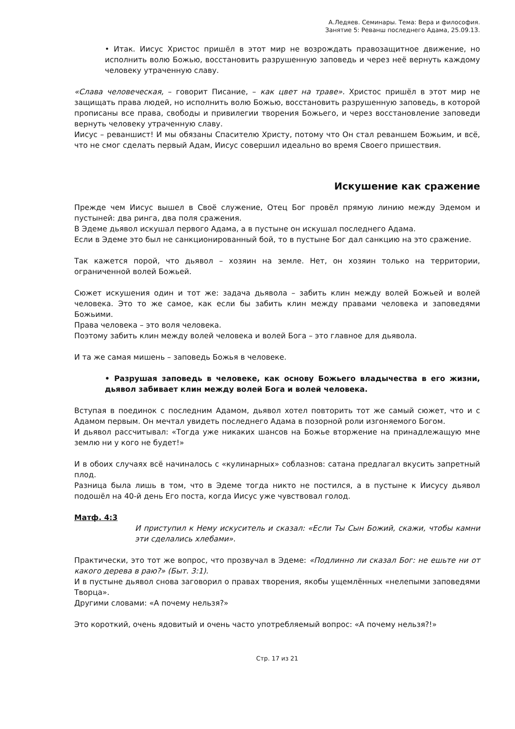А.Ледяев. Семинары. Тема: Вера и философия.
Занятие 5: Реванш последнего Адама, 25.09.13.
• Итак. Иисус Христос пришёл в этот мир не возрождать правозащитное движение, но исполнить волю Божью, восстановить разрушенную заповедь и через неё вернуть каждому человеку утраченную славу.
«Слава человеческая, – говорит Писание, – как цвет на траве». Христос пришёл в этот мир не защищать права людей, но исполнить волю Божью, восстановить разрушенную заповедь, в которой прописаны все права, свободы и привилегии творения Божьего, и через восстановление заповеди вернуть человеку утраченную славу.
Иисус – реваншист! И мы обязаны Спасителю Христу, потому что Он стал реваншем Божьим, и всё, что не смог сделать первый Адам, Иисус совершил идеально во время Своего пришествия.
Искушение как сражение
Прежде чем Иисус вышел в Своё служение, Отец Бог провёл прямую линию между Эдемом и пустыней: два ринга, два поля сражения.
В Эдеме дьявол искушал первого Адама, а в пустыне он искушал последнего Адама.
Если в Эдеме это был не санкционированный бой, то в пустыне Бог дал санкцию на это сражение.
Так кажется порой, что дьявол – хозяин на земле. Нет, он хозяин только на территории, ограниченной волей Божьей.
Сюжет искушения один и тот же: задача дьявола – забить клин между волей Божьей и волей человека. Это то же самое, как если бы забить клин между правами человека и заповедями Божьими.
Права человека – это воля человека.
Поэтому забить клин между волей человека и волей Бога – это главное для дьявола.
И та же самая мишень – заповедь Божья в человеке.
• Разрушая заповедь в человеке, как основу Божьего владычества в его жизни, дьявол забивает клин между волей Бога и волей человека.
Вступая в поединок с последним Адамом, дьявол хотел повторить тот же самый сюжет, что и с Адамом первым. Он мечтал увидеть последнего Адама в позорной роли изгоняемого Богом.
И дьявол рассчитывал: «Тогда уже никаких шансов на Божье вторжение на принадлежащую мне землю ни у кого не будет!»
И в обоих случаях всё начиналось с «кулинарных» соблазнов: сатана предлагал вкусить запретный плод.
Разница была лишь в том, что в Эдеме тогда никто не постился, а в пустыне к Иисусу дьявол подошёл на 40-й день Его поста, когда Иисус уже чувствовал голод.
Матф. 4:3
И приступил к Нему искуситель и сказал: «Если Ты Сын Божий, скажи, чтобы камни эти сделались хлебами».
Практически, это тот же вопрос, что прозвучал в Эдеме: «Подлинно ли сказал Бог: не ешьте ни от какого дерева в раю?» (Быт. 3:1).
И в пустыне дьявол снова заговорил о правах творения, якобы ущемлённых «нелепыми заповедями Творца».
Другими словами: «А почему нельзя?»
Это короткий, очень ядовитый и очень часто употребляемый вопрос: «А почему нельзя?!»
Стр. 17 из 21